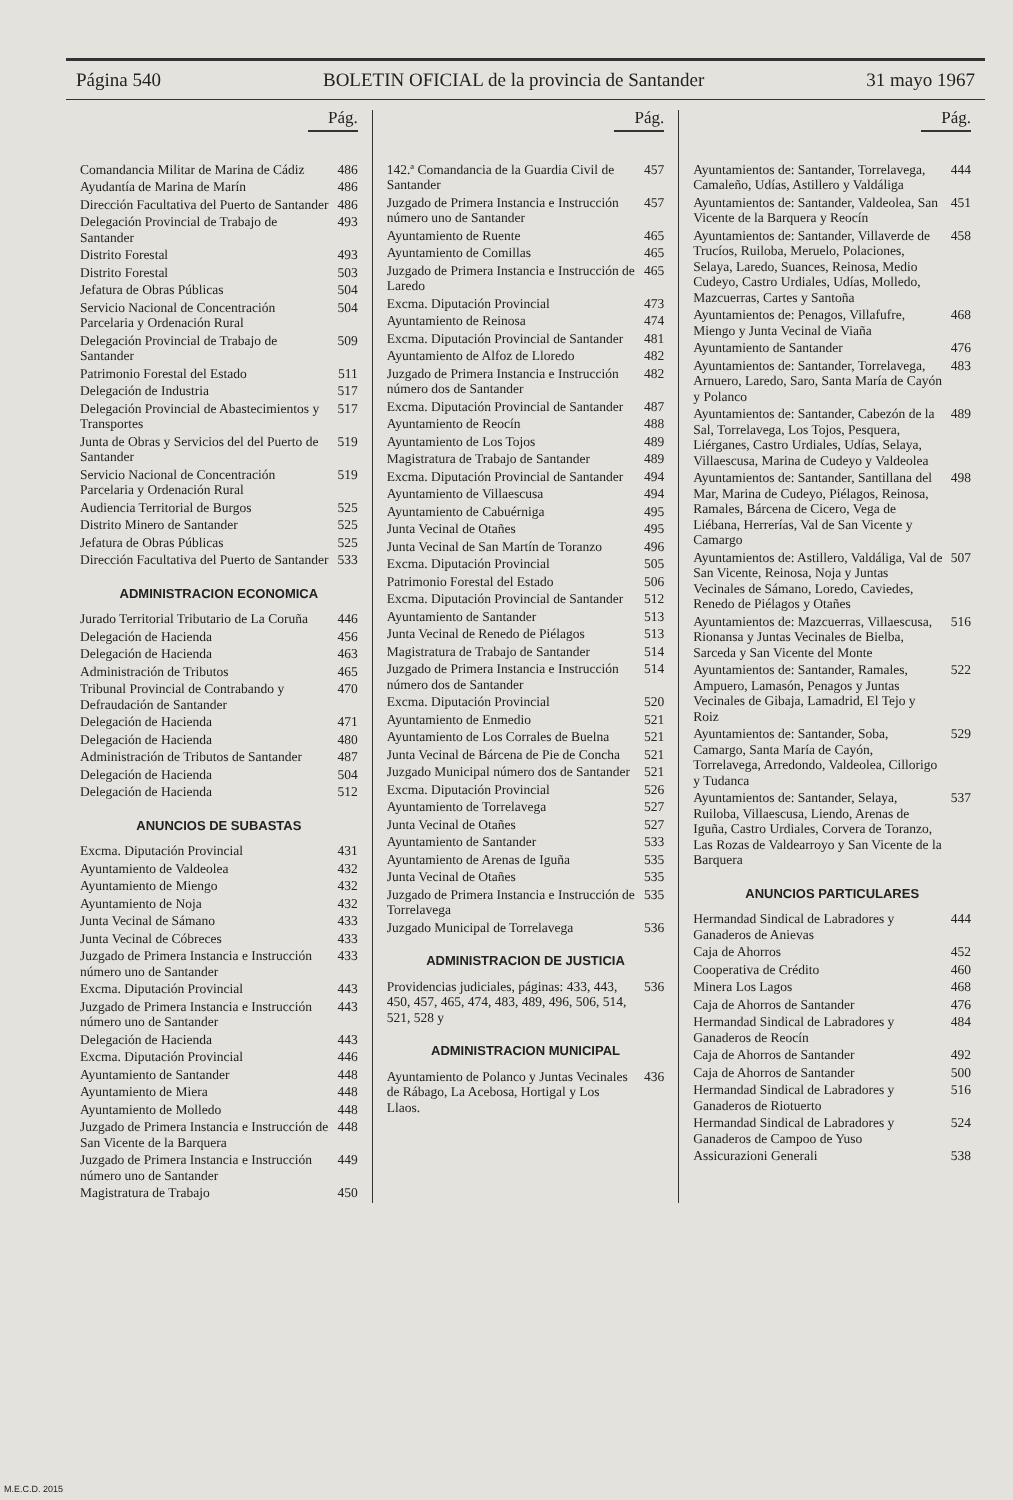Página 540 BOLETIN OFICIAL de la provincia de Santander 31 mayo 1967
Pág.
Comandancia Militar de Marina de Cádiz 486
Ayudantía de Marina de Marín 486
Dirección Facultativa del Puerto de Santander 486
Delegación Provincial de Trabajo de Santander 493
Distrito Forestal 493
Distrito Forestal 503
Jefatura de Obras Públicas 504
Servicio Nacional de Concentración Parcelaria y Ordenación Rural 504
Delegación Provincial de Trabajo de Santander 509
Patrimonio Forestal del Estado 511
Delegación de Industria 517
Delegación Provincial de Abastecimientos y Transportes 517
Junta de Obras y Servicios del del Puerto de Santander 519
Servicio Nacional de Concentración Parcelaria y Ordenación Rural 519
Audiencia Territorial de Burgos 525
Distrito Minero de Santander 525
Jefatura de Obras Públicas 525
Dirección Facultativa del Puerto de Santander 533
ADMINISTRACION ECONOMICA
Jurado Territorial Tributario de La Coruña 446
Delegación de Hacienda 456
Delegación de Hacienda 463
Administración de Tributos 465
Tribunal Provincial de Contrabando y Defraudación de Santander 470
Delegación de Hacienda 471
Delegación de Hacienda 480
Administración de Tributos de Santander 487
Delegación de Hacienda 504
Delegación de Hacienda 512
ANUNCIOS DE SUBASTAS
Excma. Diputación Provincial 431
Ayuntamiento de Valdeolea 432
Ayuntamiento de Miengo 432
Ayuntamiento de Noja 432
Junta Vecinal de Sámano 433
Junta Vecinal de Cóbreces 433
Juzgado de Primera Instancia e Instrucción número uno de Santander 433
Excma. Diputación Provincial 443
Juzgado de Primera Instancia e Instrucción número uno de Santander 443
Delegación de Hacienda 443
Excma. Diputación Provincial 446
Ayuntamiento de Santander 448
Ayuntamiento de Miera 448
Ayuntamiento de Molledo 448
Juzgado de Primera Instancia e Instrucción de San Vicente de la Barquera 448
Juzgado de Primera Instancia e Instrucción número uno de Santander 449
Magistratura de Trabajo 450
Pág.
142.ª Comandancia de la Guardia Civil de Santander 457
Juzgado de Primera Instancia e Instrucción número uno de Santander 457
Ayuntamiento de Ruente 465
Ayuntamiento de Comillas 465
Juzgado de Primera Instancia e Instrucción de Laredo 465
Excma. Diputación Provincial 473
Ayuntamiento de Reinosa 474
Excma. Diputación Provincial de Santander 481
Ayuntamiento de Alfoz de Lloredo 482
Juzgado de Primera Instancia e Instrucción número dos de Santander 482
Excma. Diputación Provincial de Santander 487
Ayuntamiento de Reocín 488
Ayuntamiento de Los Tojos 489
Magistratura de Trabajo de Santander 489
Excma. Diputación Provincial de Santander 494
Ayuntamiento de Villaescusa 494
Ayuntamiento de Cabuérniga 495
Junta Vecinal de Otañes 495
Junta Vecinal de San Martín de Toranzo 496
Excma. Diputación Provincial 505
Patrimonio Forestal del Estado 506
Excma. Diputación Provincial de Santander 512
Ayuntamiento de Santander 513
Junta Vecinal de Renedo de Piélagos 513
Magistratura de Trabajo de Santander 514
Juzgado de Primera Instancia e Instrucción número dos de Santander 514
Excma. Diputación Provincial 520
Ayuntamiento de Enmedio 521
Ayuntamiento de Los Corrales de Buelna 521
Junta Vecinal de Bárcena de Pie de Concha 521
Juzgado Municipal número dos de Santander 521
Excma. Diputación Provincial 526
Ayuntamiento de Torrelavega 527
Junta Vecinal de Otañes 527
Ayuntamiento de Santander 533
Ayuntamiento de Arenas de Iguña 535
Junta Vecinal de Otañes 535
Juzgado de Primera Instancia e Instrucción de Torrelavega 535
Juzgado Municipal de Torrelavega 536
ADMINISTRACION DE JUSTICIA
Providencias judiciales, páginas: 433, 443, 450, 457, 465, 474, 483, 489, 496, 506, 514, 521, 528 y 536
ADMINISTRACION MUNICIPAL
Ayuntamiento de Polanco y Juntas Vecinales de Rábago, La Acebosa, Hortigal y Los Llaos. 436
Pág.
Ayuntamientos de: Santander, Torrelavega, Camaleño, Udías, Astillero y Valdáliga 444
Ayuntamientos de: Santander, Valdeolea, San Vicente de la Barquera y Reocín 451
Ayuntamientos de: Santander, Villaverde de Trucíos, Ruiloba, Meruelo, Polaciones, Selaya, Laredo, Suances, Reinosa, Medio Cudeyo, Castro Urdiales, Udías, Molledo, Mazcuerras, Cartes y Santoña 458
Ayuntamientos de: Penagos, Villafufre, Miengo y Junta Vecinal de Viaña 468
Ayuntamiento de Santander 476
Ayuntamientos de: Santander, Torrelavega, Arnuero, Laredo, Saro, Santa María de Cayón y Polanco 483
Ayuntamientos de: Santander, Cabezón de la Sal, Torrelavega, Los Tojos, Pesquera, Liérganes, Castro Urdiales, Udías, Selaya, Villaescusa, Marina de Cudeyo y Valdeolea 489
Ayuntamientos de: Santander, Santillana del Mar, Marina de Cudeyo, Piélagos, Reinosa, Ramales, Bárcena de Cicero, Vega de Liébana, Herrerías, Val de San Vicente y Camargo 498
Ayuntamientos de: Astillero, Valdáliga, Val de San Vicente, Reinosa, Noja y Juntas Vecinales de Sámano, Loredo, Caviedes, Renedo de Piélagos y Otañes 507
Ayuntamientos de: Mazcuerras, Villaescusa, Rionansa y Juntas Vecinales de Bielba, Sarceda y San Vicente del Monte 516
Ayuntamientos de: Santander, Ramales, Ampuero, Lamasón, Penagos y Juntas Vecinales de Gibaja, Lamadrid, El Tejo y Roiz 522
Ayuntamientos de: Santander, Soba, Camargo, Santa María de Cayón, Torrelavega, Arredondo, Valdeolea, Cillorigo y Tudanca 529
Ayuntamientos de: Santander, Selaya, Ruiloba, Villaescusa, Liendo, Arenas de Iguña, Castro Urdiales, Corvera de Toranzo, Las Rozas de Valdearroyo y San Vicente de la Barquera 537
ANUNCIOS PARTICULARES
Hermandad Sindical de Labradores y Ganaderos de Anievas 444
Caja de Ahorros 452
Cooperativa de Crédito 460
Minera Los Lagos 468
Caja de Ahorros de Santander 476
Hermandad Sindical de Labradores y Ganaderos de Reocín 484
Caja de Ahorros de Santander 492
Caja de Ahorros de Santander 500
Hermandad Sindical de Labradores y Ganaderos de Riotuerto 516
Hermandad Sindical de Labradores y Ganaderos de Campoo de Yuso 524
Assicurazioni Generali 538
M.E.C.D. 2015